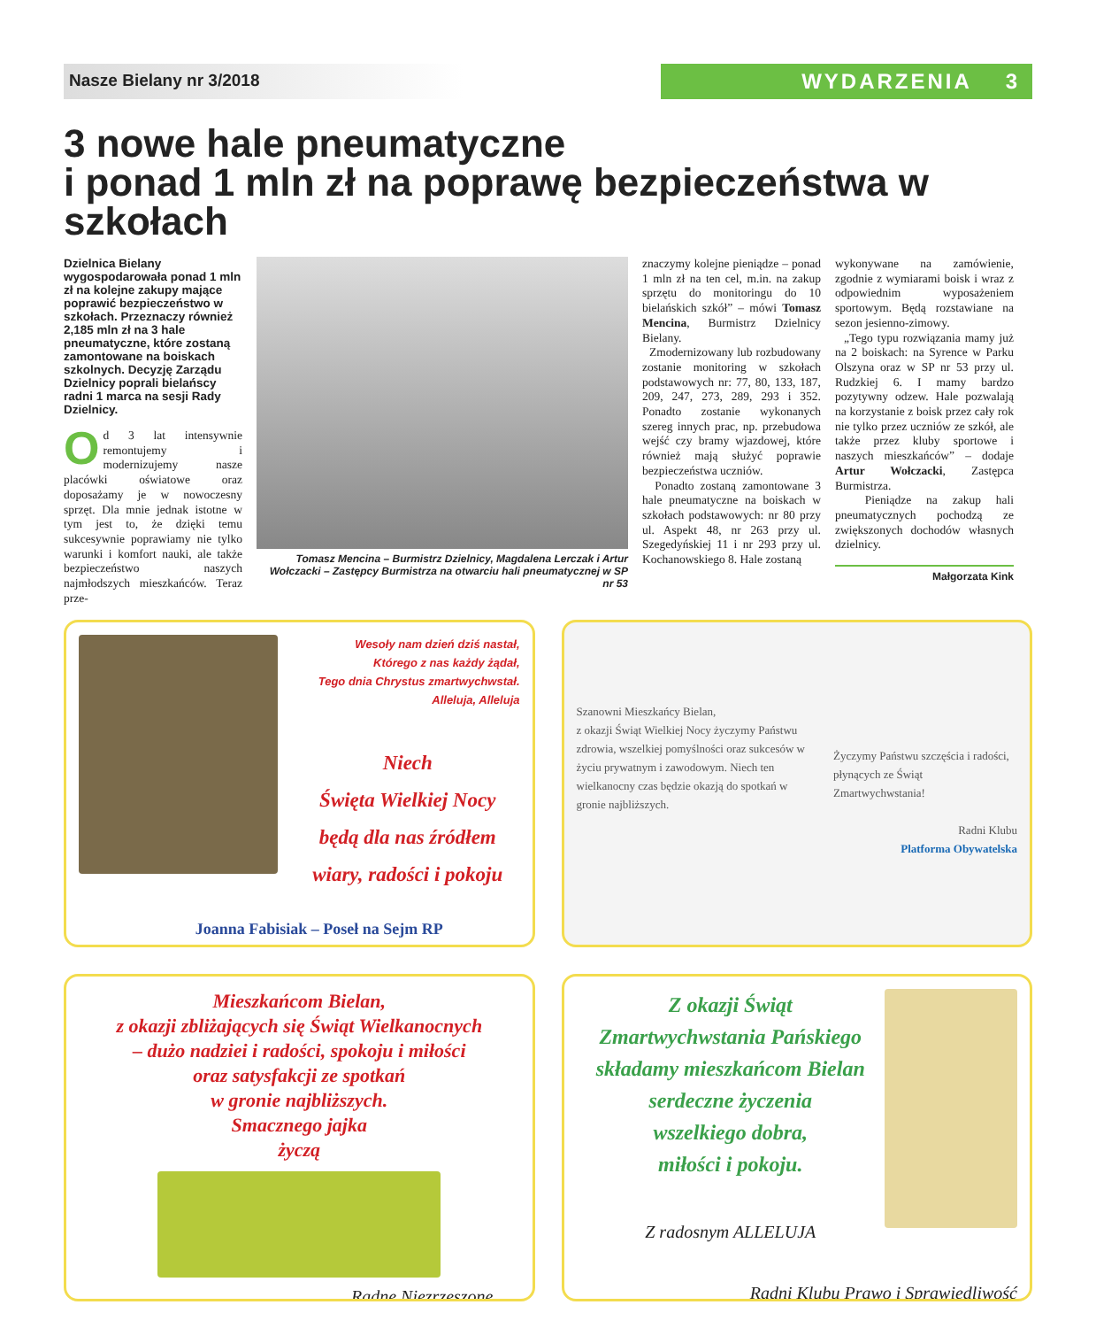Nasze Bielany nr 3/2018
WYDARZENIA 3
3 nowe hale pneumatyczne
i ponad 1 mln zł na poprawę bezpieczeństwa w szkołach
Dzielnica Bielany wygospodarowała ponad 1 mln zł na kolejne zakupy mające poprawić bezpieczeństwo w szkołach. Przeznaczy również 2,185 mln zł na 3 hale pneumatyczne, które zostaną zamontowane na boiskach szkolnych. Decyzję Zarządu Dzielnicy poprali bielańscy radni 1 marca na sesji Rady Dzielnicy.
Od 3 lat intensywnie remontujemy i modernizujemy nasze placówki oświatowe oraz doposażamy je w nowoczesny sprzęt. Dla mnie jednak istotne w tym jest to, że dzięki temu sukcesywnie poprawiamy nie tylko warunki i komfort nauki, ale także bezpieczeństwo naszych najmłodszych mieszkańców. Teraz prze-
Tomasz Mencina – Burmistrz Dzielnicy, Magdalena Lerczak i Artur Wołczacki – Zastępcy Burmistrza na otwarciu hali pneumatycznej w SP nr 53
znaczymy kolejne pieniądze – ponad 1 mln zł na ten cel, m.in. na zakup sprzętu do monitoringu do 10 bielańskich szkół” – mówi Tomasz Mencina, Burmistrz Dzielnicy Bielany.
Zmodernizowany lub rozbudowany zostanie monitoring w szkołach podstawowych nr: 77, 80, 133, 187, 209, 247, 273, 289, 293 i 352. Ponadto zostanie wykonanych szereg innych prac, np. przebudowa wejść czy bramy wjazdowej, które również mają służyć poprawie bezpieczeństwa uczniów.
Ponadto zostaną zamontowane 3 hale pneumatyczne na boiskach w szkołach podstawowych: nr 80 przy ul. Aspekt 48, nr 263 przy ul. Szegedyńskiej 11 i nr 293 przy ul. Kochanowskiego 8. Hale zostaną
wykonywane na zamówienie, zgodnie z wymiarami boisk i wraz z odpowiednim wyposażeniem sportowym. Będą rozstawiane na sezon jesienno-zimowy.
„Tego typu rozwiązania mamy już na 2 boiskach: na Syrence w Parku Olszyna oraz w SP nr 53 przy ul. Rudzkiej 6. I mamy bardzo pozytywny odzew. Hale pozwalają na korzystanie z boisk przez cały rok nie tylko przez uczniów ze szkół, ale także przez kluby sportowe i naszych mieszkańców” – dodaje Artur Wołczacki, Zastępca Burmistrza.
Pieniądze na zakup hali pneumatycznych pochodzą ze zwiększonych dochodów własnych dzielnicy.
Małgorzata Kink
Wesoły nam dzień dziś nastał,
Którego z nas każdy żądał,
Tego dnia Chrystus zmartwychwstał.
Alleluja, Alleluja
Niech
Święta Wielkiej Nocy
będą dla nas źródłem
wiary, radości i pokoju
Joanna Fabisiak – Poseł na Sejm RP
Szanowni Mieszkańcy Bielan,
z okazji Świąt Wielkiej Nocy życzymy Państwu zdrowia, wszelkiej pomyślności oraz sukcesów w życiu prywatnym i zawodowym. Niech ten wielkanocny czas będzie okazją do spotkań w gronie najbliższych.
Życzymy Państwu szczęścia i radości, płynących ze Świąt Zmartwychwstania!
Radni Klubu
Platforma Obywatelska
Mieszkańcom Bielan,
z okazji zbliżających się Świąt Wielkanocnych
– dużo nadziei i radości, spokoju i miłości
oraz satysfakcji ze spotkań
w gronie najbliższych.
Smacznego jajka
życzą
Radne Niezrzeszone
Z okazji Świąt
Zmartwychwstania Pańskiego
składamy mieszkańcom Bielan
serdeczne życzenia
wszelkiego dobra,
miłości i pokoju.
Z radosnym ALLELUJA
Radni Klubu Prawo i Sprawiedliwość